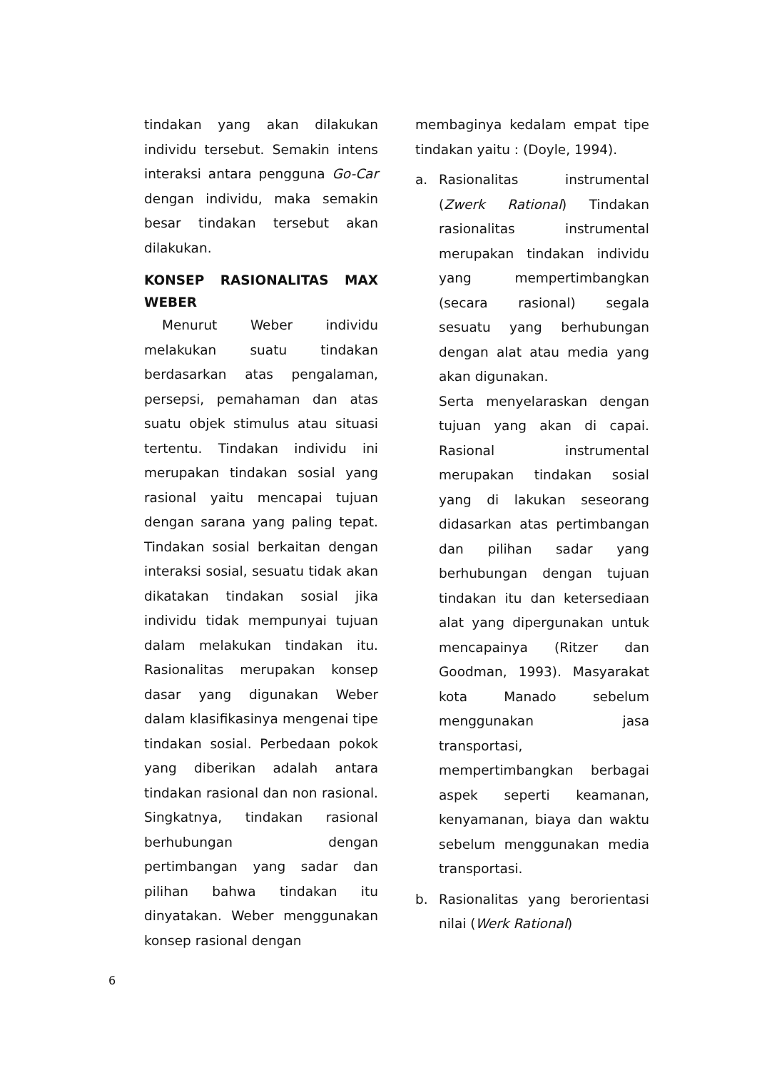tindakan yang akan dilakukan individu tersebut. Semakin intens interaksi antara pengguna Go-Car dengan individu, maka semakin besar tindakan tersebut akan dilakukan.
KONSEP RASIONALITAS MAX WEBER
Menurut Weber individu melakukan suatu tindakan berdasarkan atas pengalaman, persepsi, pemahaman dan atas suatu objek stimulus atau situasi tertentu. Tindakan individu ini merupakan tindakan sosial yang rasional yaitu mencapai tujuan dengan sarana yang paling tepat. Tindakan sosial berkaitan dengan interaksi sosial, sesuatu tidak akan dikatakan tindakan sosial jika individu tidak mempunyai tujuan dalam melakukan tindakan itu. Rasionalitas merupakan konsep dasar yang digunakan Weber dalam klasifikasinya mengenai tipe tindakan sosial. Perbedaan pokok yang diberikan adalah antara tindakan rasional dan non rasional. Singkatnya, tindakan rasional berhubungan dengan pertimbangan yang sadar dan pilihan bahwa tindakan itu dinyatakan. Weber menggunakan konsep rasional dengan
membaginya kedalam empat tipe tindakan yaitu : (Doyle, 1994).
a. Rasionalitas instrumental (Zwerk Rational) Tindakan rasionalitas instrumental merupakan tindakan individu yang mempertimbangkan (secara rasional) segala sesuatu yang berhubungan dengan alat atau media yang akan digunakan.
Serta menyelaraskan dengan tujuan yang akan di capai. Rasional instrumental merupakan tindakan sosial yang di lakukan seseorang didasarkan atas pertimbangan dan pilihan sadar yang berhubungan dengan tujuan tindakan itu dan ketersediaan alat yang dipergunakan untuk mencapainya (Ritzer dan Goodman, 1993). Masyarakat kota Manado sebelum menggunakan jasa transportasi, mempertimbangkan berbagai aspek seperti keamanan, kenyamanan, biaya dan waktu sebelum menggunakan media transportasi.
b. Rasionalitas yang berorientasi nilai (Werk Rational)
6